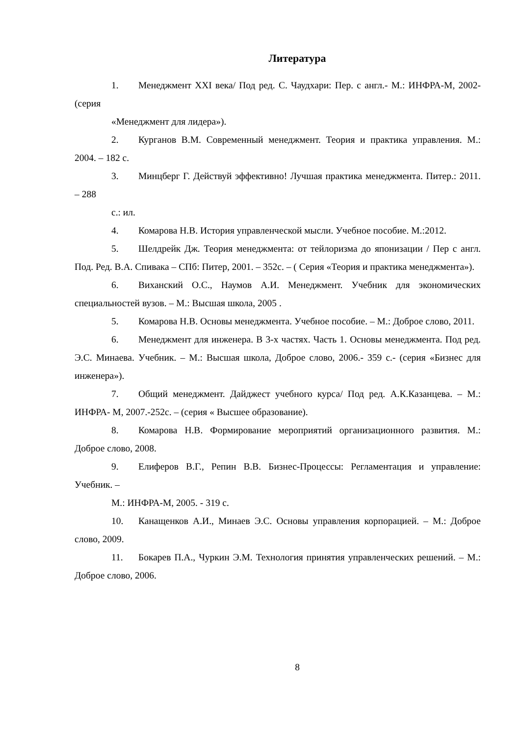Литература
1. Менеджмент XXI века/ Под ред. С. Чаудхари: Пер. с англ.- М.: ИНФРА-М, 2002- (серия
«Менеджмент для лидера»).
2. Курганов В.М. Современный менеджмент. Теория и практика управления. М.: 2004. – 182 с.
3. Минцберг Г. Действуй эффективно! Лучшая практика менеджмента. Питер.: 2011. – 288
с.: ил.
4. Комарова Н.В. История управленческой мысли. Учебное пособие. М.:2012.
5. Шелдрейк Дж. Теория менеджмента: от тейлоризма до японизации / Пер с англ. Под. Ред. В.А. Спивака – СПб: Питер, 2001. – 352с. – ( Серия «Теория и практика менеджмента»).
6. Виханский О.С., Наумов А.И. Менеджмент. Учебник для экономических специальностей вузов. – М.: Высшая школа, 2005 .
5. Комарова Н.В. Основы менеджмента. Учебное пособие. – М.: Доброе слово, 2011.
6. Менеджмент для инженера. В 3-х частях. Часть 1. Основы менеджмента. Под ред. Э.С. Минаева. Учебник. – М.: Высшая школа, Доброе слово, 2006.- 359 с.- (серия «Бизнес для инженера»).
7. Общий менеджмент. Дайджест учебного курса/ Под ред. А.К.Казанцева. – М.: ИНФРА- М, 2007.-252с. – (серия « Высшее образование).
8. Комарова Н.В. Формирование мероприятий организационного развития. М.: Доброе слово, 2008.
9. Елиферов В.Г., Репин В.В. Бизнес-Процессы: Регламентация и управление: Учебник. –
М.: ИНФРА-М, 2005. - 319 с.
10. Канащенков А.И., Минаев Э.С. Основы управления корпорацией. – М.: Доброе слово, 2009.
11. Бокарев П.А., Чуркин Э.М. Технология принятия управленческих решений. – М.: Доброе слово, 2006.
8